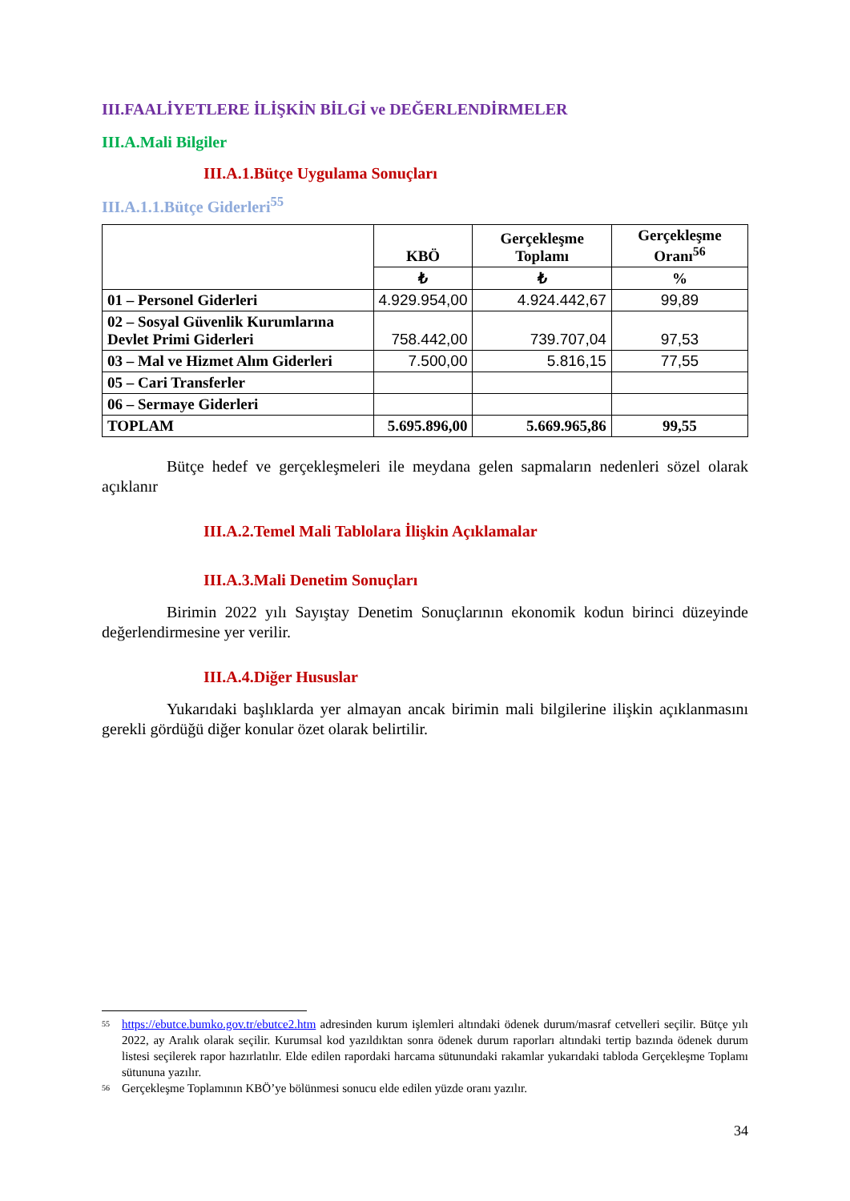III.FAALİYETLERE İLİŞKİN BİLGİ ve DEĞERLENDİRMELER
III.A.Mali Bilgiler
III.A.1.Bütçe Uygulama Sonuçları
III.A.1.1.Bütçe Giderleri<sup>55</sup>
| | KBÖ | Gerçekleşme Toplamı | Gerçekleşme Oranı<sup>56</sup> |
| --- | --- | --- | --- |
| | ₺ | ₺ | % |
| 01 – Personel Giderleri | 4.929.954,00 | 4.924.442,67 | 99,89 |
| 02 – Sosyal Güvenlik Kurumlarına Devlet Primi Giderleri | 758.442,00 | 739.707,04 | 97,53 |
| 03 – Mal ve Hizmet Alım Giderleri | 7.500,00 | 5.816,15 | 77,55 |
| 05 – Cari Transferler | | | |
| 06 – Sermaye Giderleri | | | |
| TOPLAM | 5.695.896,00 | 5.669.965,86 | 99,55 |
Bütçe hedef ve gerçekleşmeleri ile meydana gelen sapmaların nedenleri sözel olarak açıklanır
III.A.2.Temel Mali Tablolara İlişkin Açıklamalar
III.A.3.Mali Denetim Sonuçları
Birimin 2022 yılı Sayıştay Denetim Sonuçlarının ekonomik kodun birinci düzeyinde değerlendirmesine yer verilir.
III.A.4.Diğer Hususlar
Yukarıdaki başlıklarda yer almayan ancak birimin mali bilgilerine ilişkin açıklanmasını gerekli gördüğü diğer konular özet olarak belirtilir.
55 https://ebutce.bumko.gov.tr/ebutce2.htm adresinden kurum işlemleri altındaki ödenek durum/masraf cetvelleri seçilir. Bütçe yılı 2022, ay Aralık olarak seçilir. Kurumsal kod yazıldıktan sonra ödenek durum raporları altındaki tertip bazında ödenek durum listesi seçilerek rapor hazırlatılır. Elde edilen rapordaki harcama sütunundaki rakamlar yukarıdaki tabloda Gerçekleşme Toplamı sütununa yazılır.
56 Gerçekleşme Toplamının KBÖ’ye bölünmesi sonucu elde edilen yüzde oranı yazılır.
34